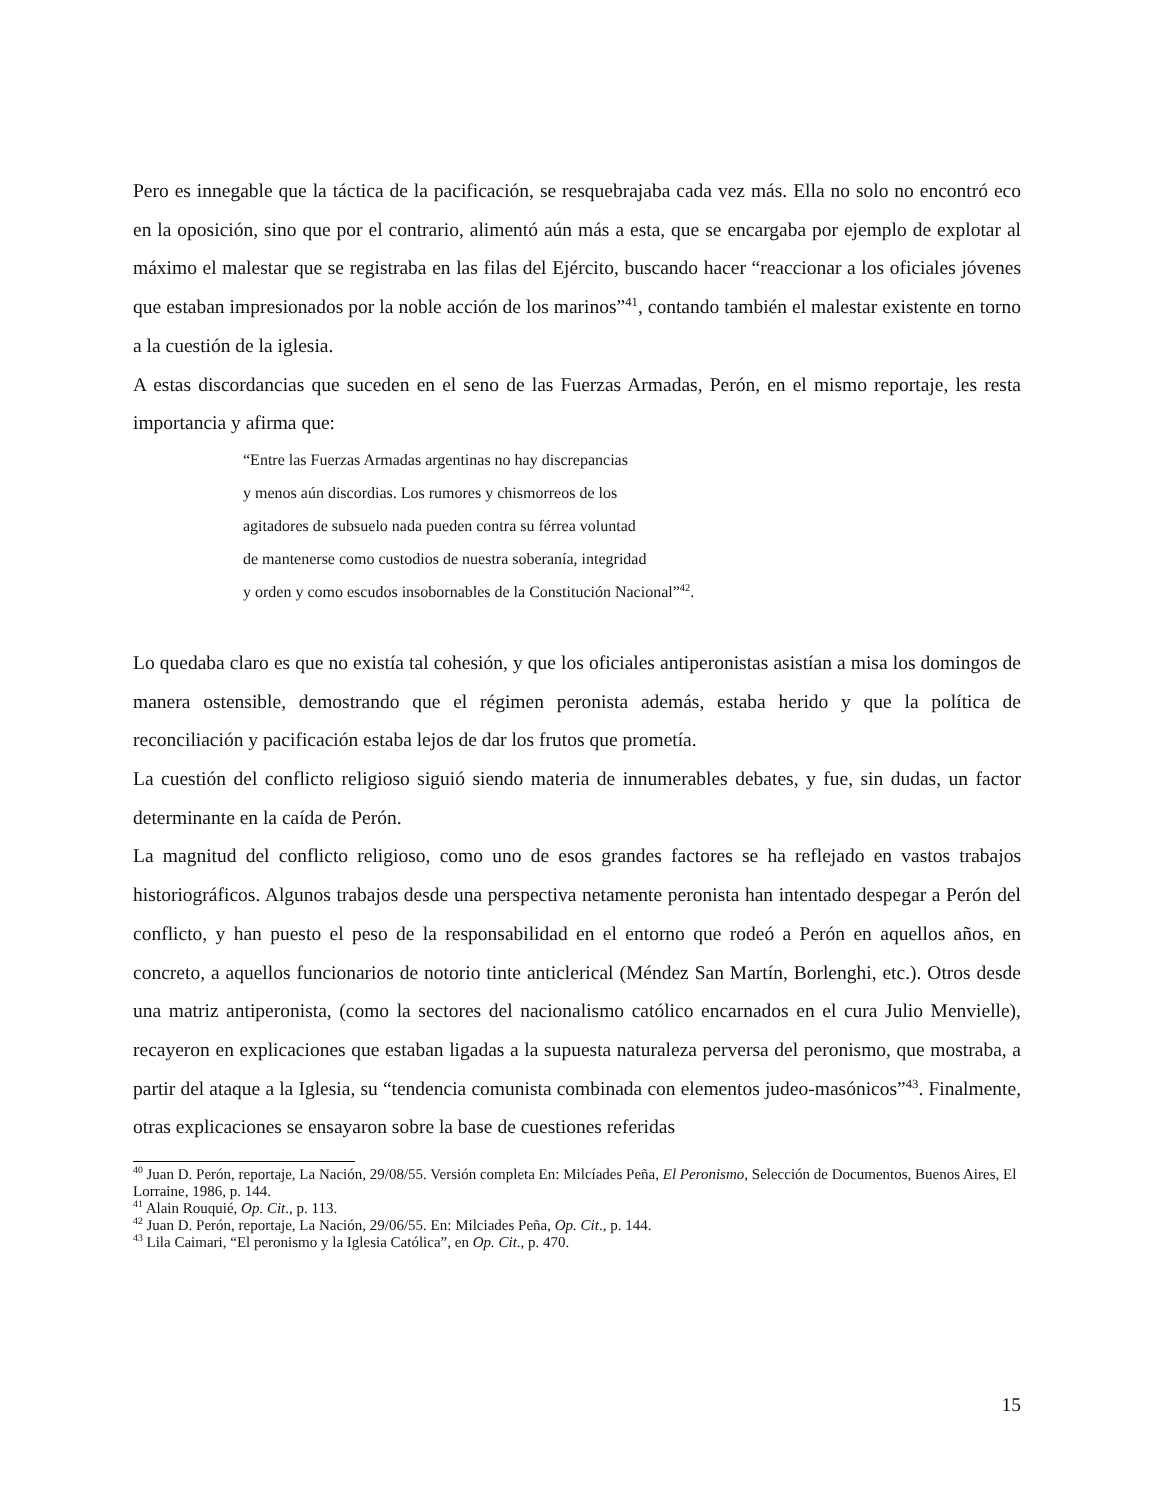Pero es innegable que la táctica de la pacificación, se resquebrajaba cada vez más. Ella no solo no encontró eco en la oposición, sino que por el contrario, alimentó aún más a esta, que se encargaba por ejemplo de explotar al máximo el malestar que se registraba en las filas del Ejército, buscando hacer “reaccionar a los oficiales jóvenes que estaban impresionados por la noble acción de los marinos”<sup>41</sup>, contando también el malestar existente en torno a la cuestión de la iglesia.
A estas discordancias que suceden en el seno de las Fuerzas Armadas, Perón, en el mismo reportaje, les resta importancia y afirma que:
“Entre las Fuerzas Armadas argentinas no hay discrepancias
y menos aún discordias. Los rumores y chismorreos de los
agitadores de subsuelo nada pueden contra su férrea voluntad
de mantenerse como custodios de nuestra soberanía, integridad
y orden y como escudos insobornables de la Constitución Nacional”<sup>42</sup>.
Lo quedaba claro es que no existía tal cohesión, y que los oficiales antiperonistas asistían a misa los domingos de manera ostensible, demostrando que el régimen peronista además, estaba herido y que la política de reconciliación y pacificación estaba lejos de dar los frutos que prometía.
La cuestión del conflicto religioso siguió siendo materia de innumerables debates, y fue, sin dudas, un factor determinante en la caída de Perón.
La magnitud del conflicto religioso, como uno de esos grandes factores se ha reflejado en vastos trabajos historiográficos. Algunos trabajos desde una perspectiva netamente peronista han intentado despegar a Perón del conflicto, y han puesto el peso de la responsabilidad en el entorno que rodeó a Perón en aquellos años, en concreto, a aquellos funcionarios de notorio tinte anticlerical (Méndez San Martín, Borlenghi, etc.). Otros desde una matriz antiperonista, (como la sectores del nacionalismo católico encarnados en el cura Julio Menvielle), recayeron en explicaciones que estaban ligadas a la supuesta naturaleza perversa del peronismo, que mostraba, a partir del ataque a la Iglesia, su “tendencia comunista combinada con elementos judeo-masónicos”<sup>43</sup>. Finalmente, otras explicaciones se ensayaron sobre la base de cuestiones referidas
<sup>40</sup> Juan D. Perón, reportaje, La Nación, 29/08/55. Versión completa En: Milcíades Peña, El Peronismo, Selección de Documentos, Buenos Aires, El Lorraine, 1986, p. 144.
<sup>41</sup> Alain Rouquié, Op. Cit., p. 113.
<sup>42</sup> Juan D. Perón, reportaje, La Nación, 29/06/55. En: Milciades Peña, Op. Cit., p. 144.
<sup>43</sup> Lila Caimari, “El peronismo y la Iglesia Católica”, en Op. Cit., p. 470.
15